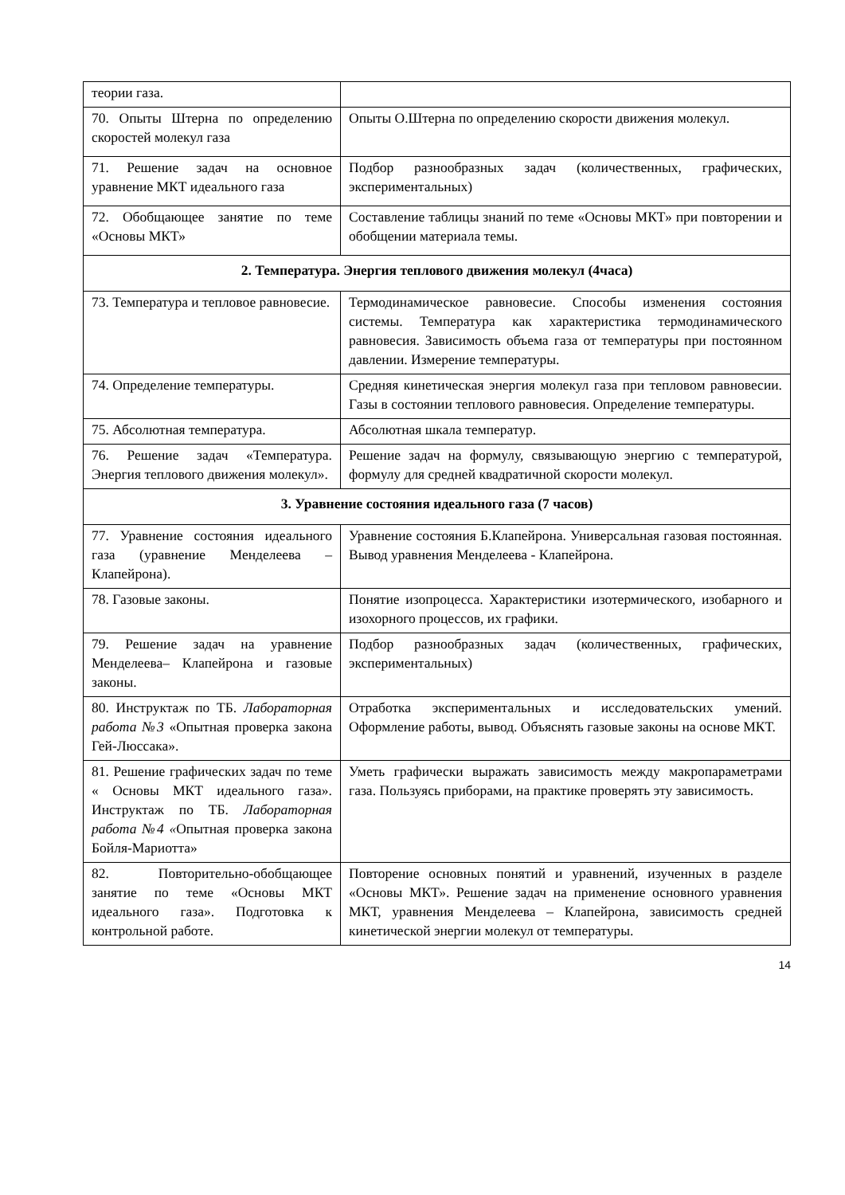| теории газа. | |
| 70. Опыты Штерна по определению скоростей молекул газа | Опыты О.Штерна по определению скорости движения молекул. |
| 71. Решение задач на основное уравнение МКТ идеального газа | Подбор разнообразных задач (количественных, графических, экспериментальных) |
| 72. Обобщающее занятие по теме «Основы МКТ» | Составление таблицы знаний по теме «Основы МКТ» при повторении и обобщении материала темы. |
| 2. Температура. Энергия теплового движения молекул (4часа) | |
| 73. Температура и тепловое равновесие. | Термодинамическое равновесие. Способы изменения состояния системы. Температура как характеристика термодинамического равновесия. Зависимость объема газа от температуры при постоянном давлении. Измерение температуры. |
| 74. Определение температуры. | Средняя кинетическая энергия молекул газа при тепловом равновесии. Газы в состоянии теплового равновесия. Определение температуры. |
| 75. Абсолютная температура. | Абсолютная шкала температур. |
| 76. Решение задач «Температура. Энергия теплового движения молекул». | Решение задач на формулу, связывающую энергию с температурой, формулу для средней квадратичной скорости молекул. |
| 3. Уравнение состояния идеального газа (7 часов) | |
| 77. Уравнение состояния идеального газа (уравнение Менделеева – Клапейрона). | Уравнение состояния Б.Клапейрона. Универсальная газовая постоянная. Вывод уравнения Менделеева - Клапейрона. |
| 78. Газовые законы. | Понятие изопроцесса. Характеристики изотермического, изобарного и изохорного процессов, их графики. |
| 79. Решение задач на уравнение Менделеева– Клапейрона и газовые законы. | Подбор разнообразных задач (количественных, графических, экспериментальных) |
| 80. Инструктаж по ТБ. Лабораторная работа №3 «Опытная проверка закона Гей-Люссака». | Отработка экспериментальных и исследовательских умений. Оформление работы, вывод. Объяснять газовые законы на основе МКТ. |
| 81. Решение графических задач по теме « Основы МКТ идеального газа». Инструктаж по ТБ. Лабораторная работа №4 « Опытная проверка закона Бойля-Мариотта» | Уметь графически выражать зависимость между макропараметрами газа. Пользуясь приборами, на практике проверять эту зависимость. |
| 82. Повторительно-обобщающее занятие по теме «Основы МКТ идеального газа». Подготовка к контрольной работе. | Повторение основных понятий и уравнений, изученных в разделе «Основы МКТ». Решение задач на применение основного уравнения МКТ, уравнения Менделеева – Клапейрона, зависимость средней кинетической энергии молекул от температуры. |
14